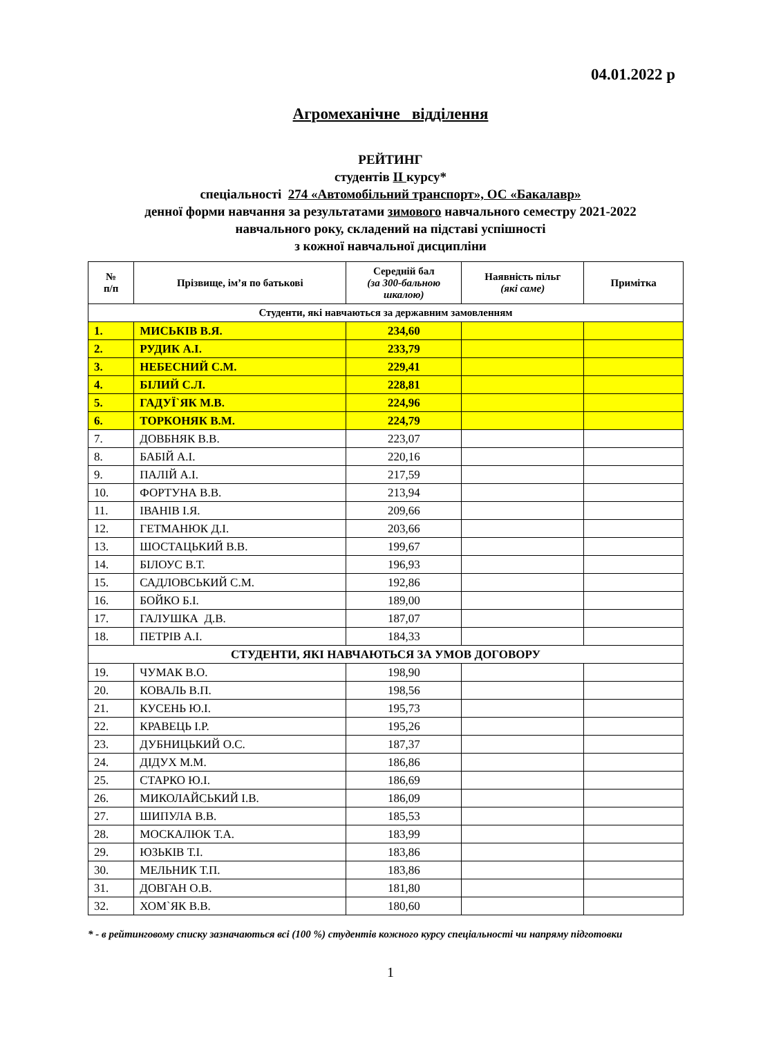04.01.2022 р
Агромеханічне відділення
РЕЙТИНГ
студентів ІІ курсу*
спеціальності 274 «Автомобільний транспорт», ОС «Бакалавр»
денної форми навчання за результатами зимового навчального семестру 2021-2022
навчального року, складений на підставі успішності
з кожної навчальної дисципліни
| № п/п | Прізвище, ім’я по батькові | Середній бал (за 300-бальною шкалою) | Наявність пільг (які саме) | Примітка |
| --- | --- | --- | --- | --- |
| Студенти, які навчаються за державним замовленням | | | | |
| 1. | МИСЬКІВ В.Я. | 234,60 | | |
| 2. | РУДИК А.І. | 233,79 | | |
| 3. | НЕБЕСНИЙ С.М. | 229,41 | | |
| 4. | БІЛИЙ С.Л. | 228,81 | | |
| 5. | ГАДУЇ`ЯК М.В. | 224,96 | | |
| 6. | ТОРКОНЯК В.М. | 224,79 | | |
| 7. | ДОВБНЯК В.В. | 223,07 | | |
| 8. | БАБІЙ А.І. | 220,16 | | |
| 9. | ПАЛІЙ А.І. | 217,59 | | |
| 10. | ФОРТУНА В.В. | 213,94 | | |
| 11. | ІВАНІВ І.Я. | 209,66 | | |
| 12. | ГЕТМАНЮК Д.І. | 203,66 | | |
| 13. | ШОСТАЦЬКИЙ В.В. | 199,67 | | |
| 14. | БІЛОУС В.Т. | 196,93 | | |
| 15. | САДЛОВСЬКИЙ С.М. | 192,86 | | |
| 16. | БОЙКО Б.І. | 189,00 | | |
| 17. | ГАЛУШКА Д.В. | 187,07 | | |
| 18. | ПЕТРІВ А.І. | 184,33 | | |
| СТУДЕНТИ, ЯКІ НАВЧАЮТЬСЯ ЗА УМОВ ДОГОВОРУ | | | | |
| 19. | ЧУМАК В.О. | 198,90 | | |
| 20. | КОВАЛЬ В.П. | 198,56 | | |
| 21. | КУСЕНЬ Ю.І. | 195,73 | | |
| 22. | КРАВЕЦЬ І.Р. | 195,26 | | |
| 23. | ДУБНИЦЬКИЙ О.С. | 187,37 | | |
| 24. | ДІДУХ М.М. | 186,86 | | |
| 25. | СТАРКО Ю.І. | 186,69 | | |
| 26. | МИКОЛАЙСЬКИЙ І.В. | 186,09 | | |
| 27. | ШИПУЛА В.В. | 185,53 | | |
| 28. | МОСКАЛЮК Т.А. | 183,99 | | |
| 29. | ЮЗЬКІВ Т.І. | 183,86 | | |
| 30. | МЕЛЬНИК Т.П. | 183,86 | | |
| 31. | ДОВГАН О.В. | 181,80 | | |
| 32. | ХОМ`ЯК В.В. | 180,60 | | |
* - в рейтинговому списку зазначаються всі (100 %) студентів кожного курсу спеціальності чи напряму підготовки
1